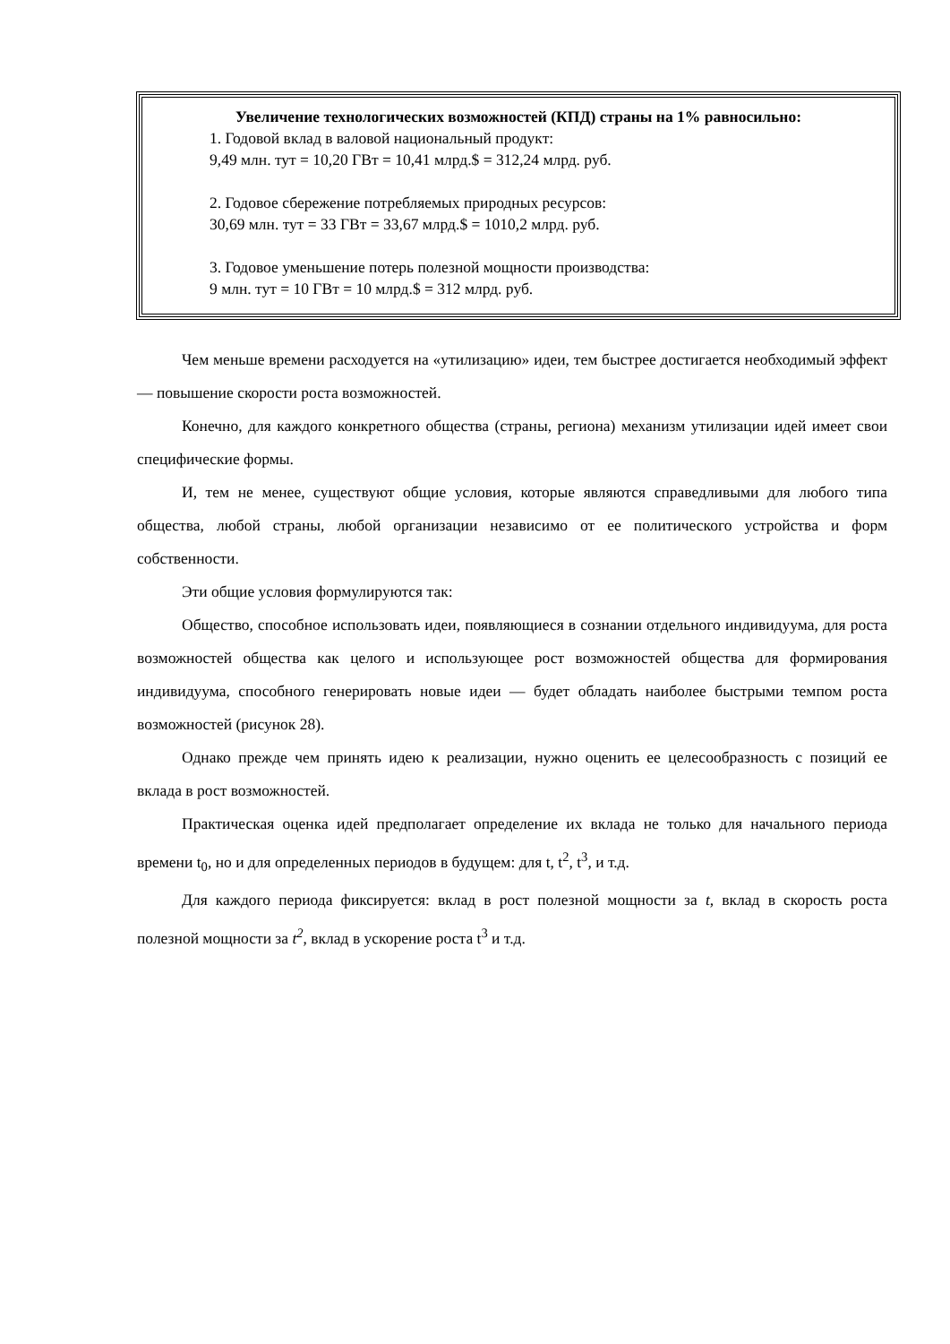Увеличение технологических возможностей (КПД) страны на 1% равносильно:
1. Годовой вклад в валовой национальный продукт:
9,49 млн. тут = 10,20 ГВт = 10,41 млрд.$ = 312,24 млрд. руб.
2. Годовое сбережение потребляемых природных ресурсов:
30,69 млн. тут = 33 ГВт = 33,67 млрд.$ = 1010,2 млрд. руб.
3. Годовое уменьшение потерь полезной мощности производства:
9 млн. тут = 10 ГВт = 10 млрд.$ = 312 млрд. руб.
Чем меньше времени расходуется на «утилизацию» идеи, тем быстрее достигается необходимый эффект — повышение скорости роста возможностей.
Конечно, для каждого конкретного общества (страны, региона) механизм утилизации идей имеет свои специфические формы.
И, тем не менее, существуют общие условия, которые являются справедливыми для любого типа общества, любой страны, любой организации независимо от ее политического устройства и форм собственности.
Эти общие условия формулируются так:
Общество, способное использовать идеи, появляющиеся в сознании отдельного индивидуума, для роста возможностей общества как целого и использующее рост возможностей общества для формирования индивидуума, способного генерировать новые идеи — будет обладать наиболее быстрыми темпом роста возможностей (рисунок 28).
Однако прежде чем принять идею к реализации, нужно оценить ее целесообразность с позиций ее вклада в рост возможностей.
Практическая оценка идей предполагает определение их вклада не только для начального периода времени t<sub>0</sub>, но и для определенных периодов в будущем: для t, t<sup>2</sup>, t<sup>3</sup>, и т.д.
Для каждого периода фиксируется: вклад в рост полезной мощности за t, вклад в скорость роста полезной мощности за t<sup>2</sup>, вклад в ускорение роста t<sup>3</sup> и т.д.